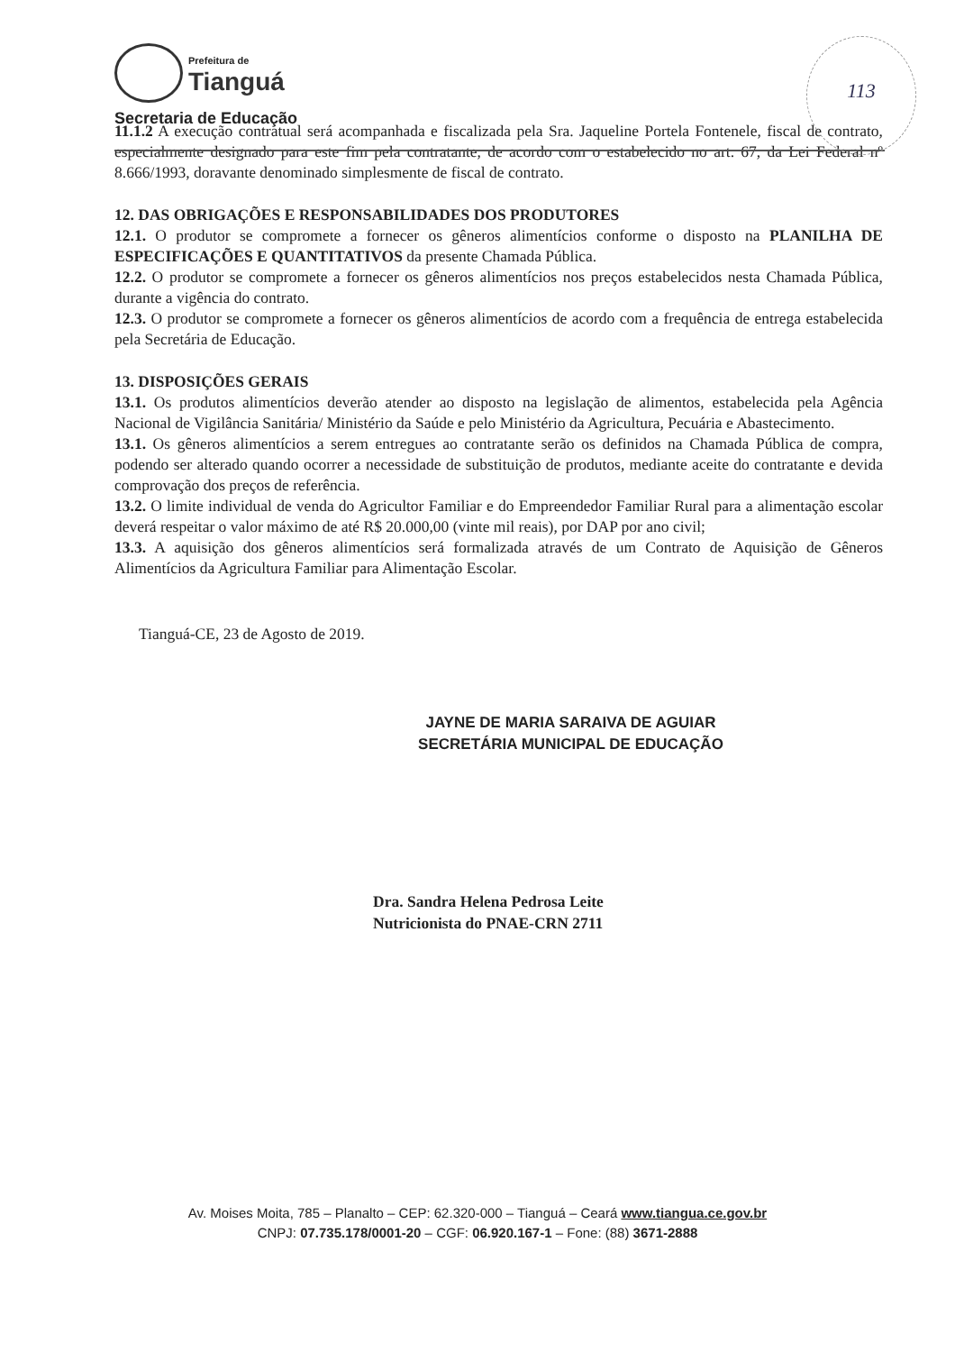Prefeitura de
Tianguá
Secretaria de Educação
113
11.1.2 A execução contratual será acompanhada e fiscalizada pela Sra. Jaqueline Portela Fontenele, fiscal de contrato, especialmente designado para este fim pela contratante, de acordo com o estabelecido no art. 67, da Lei Federal nº 8.666/1993, doravante denominado simplesmente de fiscal de contrato.
12. DAS OBRIGAÇÕES E RESPONSABILIDADES DOS PRODUTORES
12.1. O produtor se compromete a fornecer os gêneros alimentícios conforme o disposto na PLANILHA DE ESPECIFICAÇÕES E QUANTITATIVOS da presente Chamada Pública.
12.2. O produtor se compromete a fornecer os gêneros alimentícios nos preços estabelecidos nesta Chamada Pública, durante a vigência do contrato.
12.3. O produtor se compromete a fornecer os gêneros alimentícios de acordo com a frequência de entrega estabelecida pela Secretária de Educação.
13. DISPOSIÇÕES GERAIS
13.1. Os produtos alimentícios deverão atender ao disposto na legislação de alimentos, estabelecida pela Agência Nacional de Vigilância Sanitária/ Ministério da Saúde e pelo Ministério da Agricultura, Pecuária e Abastecimento.
13.1. Os gêneros alimentícios a serem entregues ao contratante serão os definidos na Chamada Pública de compra, podendo ser alterado quando ocorrer a necessidade de substituição de produtos, mediante aceite do contratante e devida comprovação dos preços de referência.
13.2. O limite individual de venda do Agricultor Familiar e do Empreendedor Familiar Rural para a alimentação escolar deverá respeitar o valor máximo de até R$ 20.000,00 (vinte mil reais), por DAP por ano civil;
13.3. A aquisição dos gêneros alimentícios será formalizada através de um Contrato de Aquisição de Gêneros Alimentícios da Agricultura Familiar para Alimentação Escolar.
Tianguá-CE, 23 de Agosto de 2019.
JAYNE DE MARIA SARAIVA DE AGUIAR
SECRETÁRIA MUNICIPAL DE EDUCAÇÃO
Dra. Sandra Helena Pedrosa Leite
Nutricionista do PNAE-CRN 2711
Av. Moises Moita, 785 – Planalto – CEP: 62.320-000 – Tianguá – Ceará www.tiangua.ce.gov.br
CNPJ: 07.735.178/0001-20 – CGF: 06.920.167-1 – Fone: (88) 3671-2888